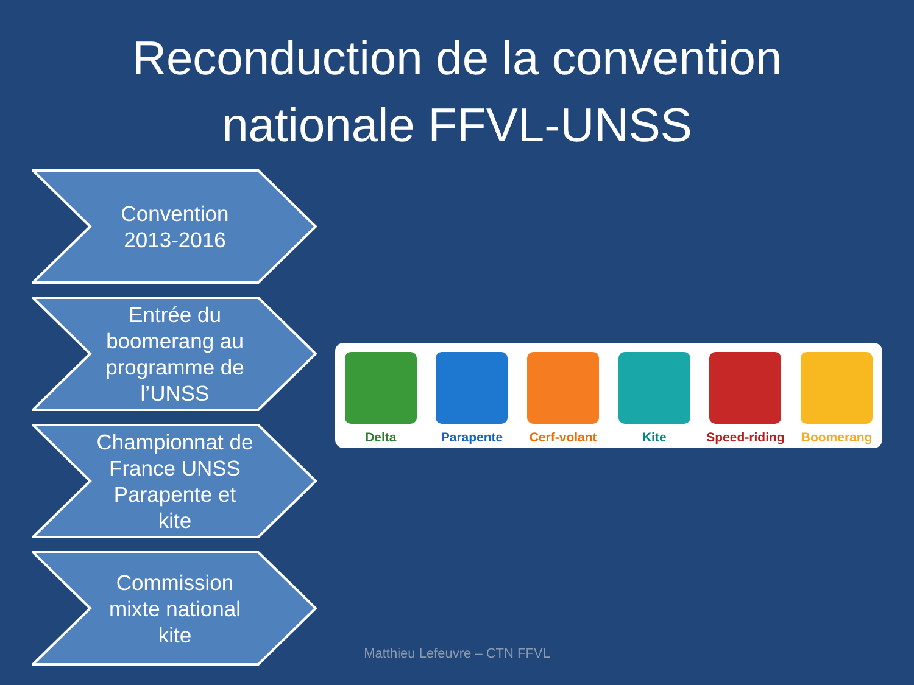Reconduction de la convention
nationale FFVL-UNSS
Convention
2013-2016
Entrée du
boomerang au
programme de
l’UNSS
Championnat de
France UNSS
Parapente et
kite
Commission
mixte national
kite
Delta
Parapente
Cerf-volant
Kite
Speed-riding
Boomerang
Matthieu Lefeuvre – CTN FFVL